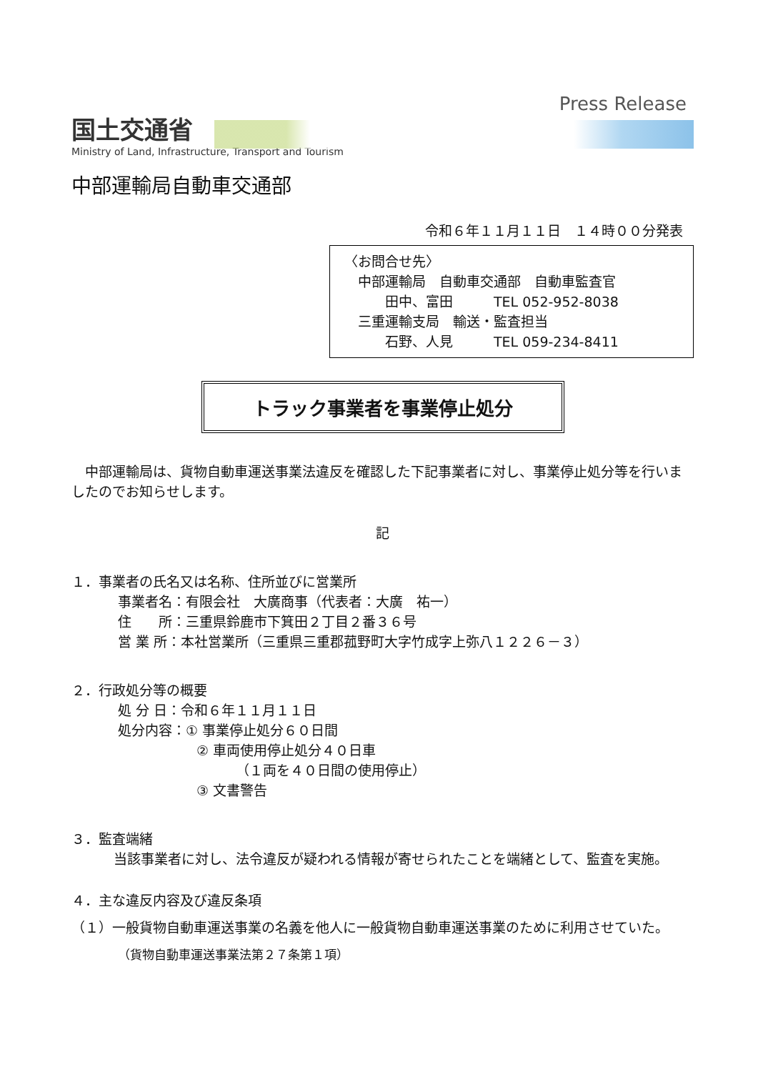国土交通省
Ministry of Land, Infrastructure, Transport and Tourism
Press Release
中部運輸局自動車交通部
令和６年１１月１１日　１４時００分発表
〈お問合せ先〉
　中部運輸局　自動車交通部　自動車監査官
　　　田中、富田　　　TEL 052-952-8038
　三重運輸支局　輸送・監査担当
　　　石野、人見　　　TEL 059-234-8411
トラック事業者を事業停止処分
　中部運輸局は、貨物自動車運送事業法違反を確認した下記事業者に対し、事業停止処分等を行いましたのでお知らせします。
記
１．事業者の氏名又は名称、住所並びに営業所
事業者名：有限会社　大廣商事（代表者：大廣　祐一）
住　　所：三重県鈴鹿市下箕田２丁目２番３６号
営 業 所：本社営業所（三重県三重郡菰野町大字竹成字上弥八１２２６－３）
２．行政処分等の概要
処 分 日：令和６年１１月１１日
処分内容：① 事業停止処分６０日間
② 車両使用停止処分４０日車
（１両を４０日間の使用停止）
③ 文書警告
３．監査端緒
　当該事業者に対し、法令違反が疑われる情報が寄せられたことを端緒として、監査を実施。
４．主な違反内容及び違反条項
（１）一般貨物自動車運送事業の名義を他人に一般貨物自動車運送事業のために利用させていた。
（貨物自動車運送事業法第２７条第１項）